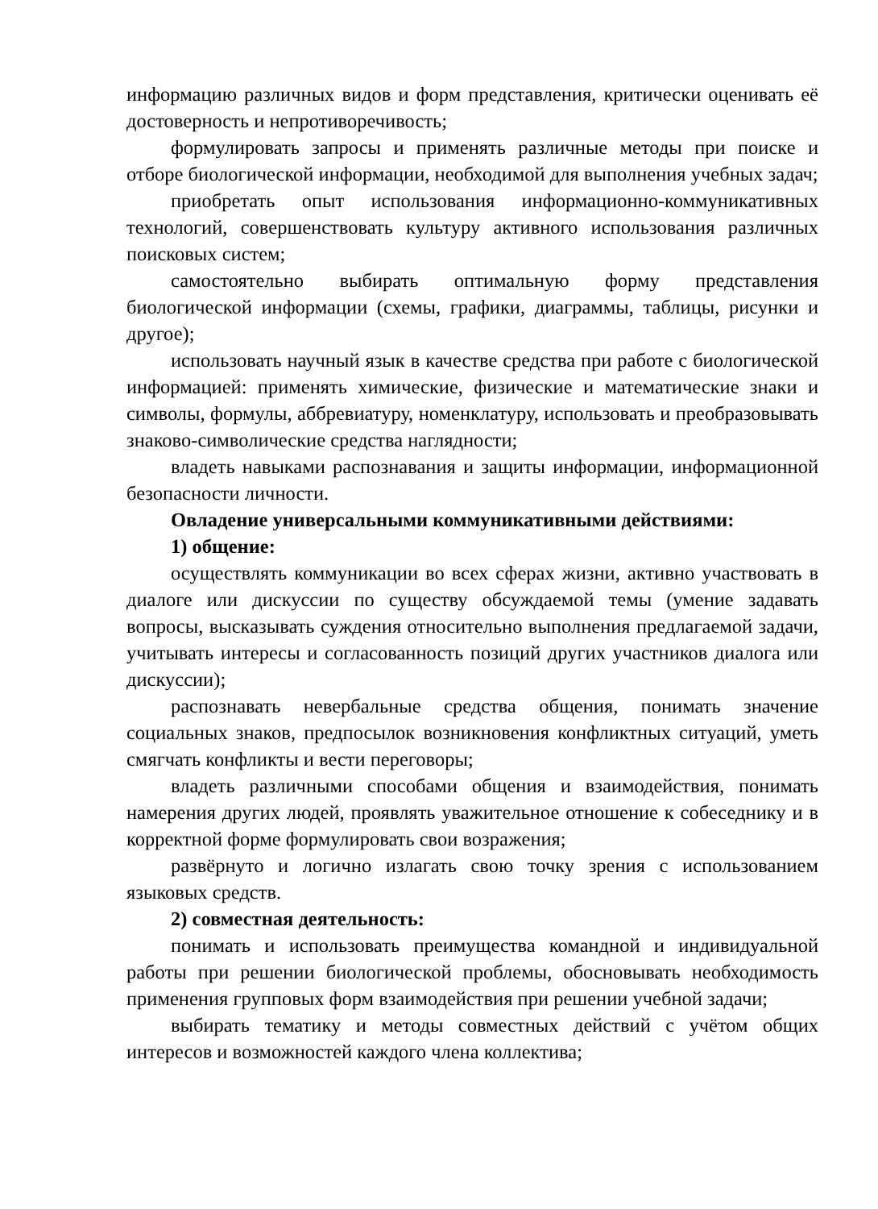информацию различных видов и форм представления, критически оценивать её достоверность и непротиворечивость;
формулировать запросы и применять различные методы при поиске и отборе биологической информации, необходимой для выполнения учебных задач;
приобретать опыт использования информационно-коммуникативных технологий, совершенствовать культуру активного использования различных поисковых систем;
самостоятельно выбирать оптимальную форму представления биологической информации (схемы, графики, диаграммы, таблицы, рисунки и другое);
использовать научный язык в качестве средства при работе с биологической информацией: применять химические, физические и математические знаки и символы, формулы, аббревиатуру, номенклатуру, использовать и преобразовывать знаково-символические средства наглядности;
владеть навыками распознавания и защиты информации, информационной безопасности личности.
Овладение универсальными коммуникативными действиями:
1) общение:
осуществлять коммуникации во всех сферах жизни, активно участвовать в диалоге или дискуссии по существу обсуждаемой темы (умение задавать вопросы, высказывать суждения относительно выполнения предлагаемой задачи, учитывать интересы и согласованность позиций других участников диалога или дискуссии);
распознавать невербальные средства общения, понимать значение социальных знаков, предпосылок возникновения конфликтных ситуаций, уметь смягчать конфликты и вести переговоры;
владеть различными способами общения и взаимодействия, понимать намерения других людей, проявлять уважительное отношение к собеседнику и в корректной форме формулировать свои возражения;
развёрнуто и логично излагать свою точку зрения с использованием языковых средств.
2) совместная деятельность:
понимать и использовать преимущества командной и индивидуальной работы при решении биологической проблемы, обосновывать необходимость применения групповых форм взаимодействия при решении учебной задачи;
выбирать тематику и методы совместных действий с учётом общих интересов и возможностей каждого члена коллектива;